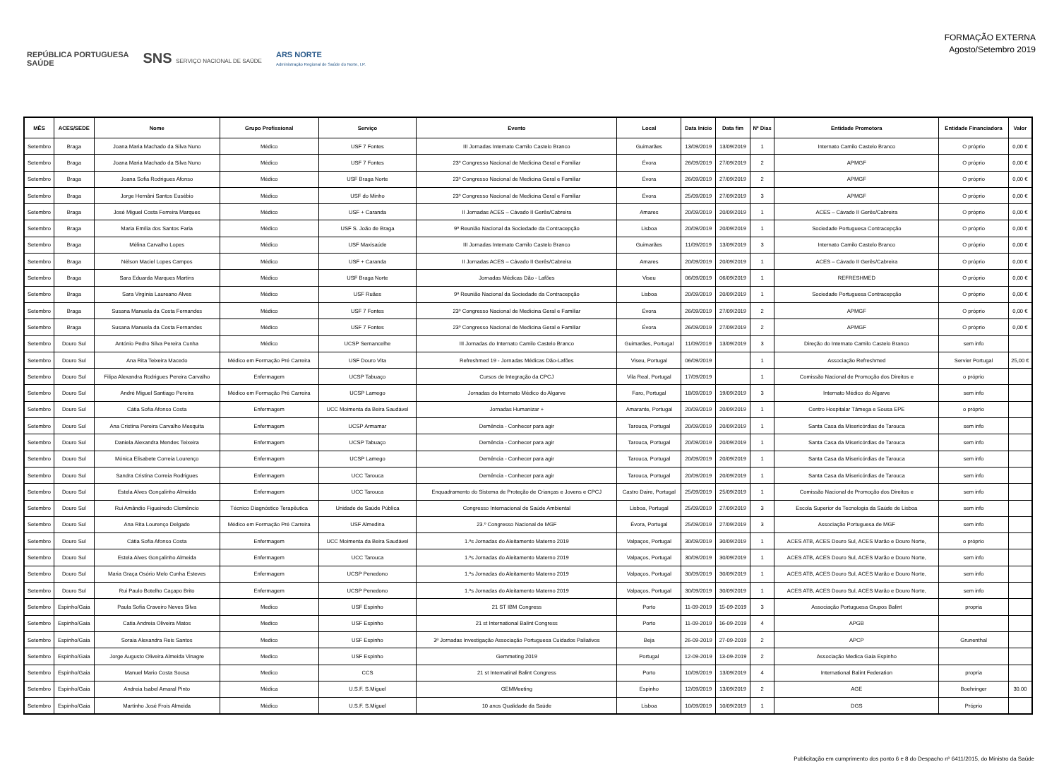REPÚBLICA PORTUGUESA
SAÚDE SNS SERVIÇO NACIONAL DE SAÚDE ARS NORTE
Administração Regional de Saúde do Norte, I.P.
FORMAÇÃO EXTERNA
Agosto/Setembro 2019
| MÊS | ACES/SEDE | Nome | Grupo Profissional | Serviço | Evento | Local | Data Início | Data fim | Nº Dias | Entidade Promotora | Entidade Financiadora | Valor |
| --- | --- | --- | --- | --- | --- | --- | --- | --- | --- | --- | --- | --- |
| Setembro | Braga | Joana Maria Machado da Silva Nuno | Médico | USF 7 Fontes | III Jornadas Internato Camilo Castelo Branco | Guimarães | 13/09/2019 | 13/09/2019 | 1 | Internato Camilo Castelo Branco | O próprio | 0,00 € |
| Setembro | Braga | Joana Maria Machado da Silva Nuno | Médico | USF 7 Fontes | 23º Congresso Nacional de Medicina Geral e Familiar | Évora | 26/09/2019 | 27/09/2019 | 2 | APMGF | O próprio | 0,00 € |
| Setembro | Braga | Joana Sofia Rodrigues Afonso | Médico | USF Braga Norte | 23º Congresso Nacional de Medicina Geral e Familiar | Évora | 26/09/2019 | 27/09/2019 | 2 | APMGF | O próprio | 0,00 € |
| Setembro | Braga | Jorge Hernâni Santos Eusébio | Médico | USF do Minho | 23º Congresso Nacional de Medicina Geral e Familiar | Évora | 25/09/2019 | 27/09/2019 | 3 | APMGF | O próprio | 0,00 € |
| Setembro | Braga | José Miguel Costa Ferreira Marques | Médico | USF + Caranda | II Jornadas ACES – Cávado II Gerês/Cabreira | Amares | 20/09/2019 | 20/09/2019 | 1 | ACES – Cávado II Gerês/Cabreira | O próprio | 0,00 € |
| Setembro | Braga | Maria Emília dos Santos Faria | Médico | USF S. João de Braga | 9ª Reunião Nacional da Sociedade da Contracepção | Lisboa | 20/09/2019 | 20/09/2019 | 1 | Sociedade Portuguesa Contracepção | O próprio | 0,00 € |
| Setembro | Braga | Mélina Carvalho Lopes | Médico | USF Maxisaúde | III Jornadas Internato Camilo Castelo Branco | Guimarães | 11/09/2019 | 13/09/2019 | 3 | Internato Camilo Castelo Branco | O próprio | 0,00 € |
| Setembro | Braga | Nélson Maciel Lopes Campos | Médico | USF + Caranda | II Jornadas ACES – Cávado II Gerês/Cabreira | Amares | 20/09/2019 | 20/09/2019 | 1 | ACES – Cávado II Gerês/Cabreira | O próprio | 0,00 € |
| Setembro | Braga | Sara Eduarda Marques Martins | Médico | USF Braga Norte | Jornadas Médicas Dão - Lafões | Viseu | 06/09/2019 | 06/09/2019 | 1 | REFRESHMED | O próprio | 0,00 € |
| Setembro | Braga | Sara Virgínia Laureano Alves | Médico | USF Ruães | 9ª Reunião Nacional da Sociedade da Contracepção | Lisboa | 20/09/2019 | 20/09/2019 | 1 | Sociedade Portuguesa Contracepção | O próprio | 0,00 € |
| Setembro | Braga | Susana Manuela da Costa Fernandes | Médico | USF 7 Fontes | 23º Congresso Nacional de Medicina Geral e Familiar | Évora | 26/09/2019 | 27/09/2019 | 2 | APMGF | O próprio | 0,00 € |
| Setembro | Braga | Susana Manuela da Costa Fernandes | Médico | USF 7 Fontes | 23º Congresso Nacional de Medicina Geral e Familiar | Évora | 26/09/2019 | 27/09/2019 | 2 | APMGF | O próprio | 0,00 € |
| Setembro | Douro Sul | António Pedro Silva Pereira Cunha | Médico | UCSP Sernancelhe | III Jornadas do Internato Camilo Castelo Branco | Guimarães, Portugal | 11/09/2019 | 13/09/2019 | 3 | Direção do Internato Camilo Castelo Branco | sem info | |
| Setembro | Douro Sul | Ana Rita Teixeira Macedo | Médico em Formação Pré Carreira | USF Douro Vita | Refreshmed 19 - Jornadas Médicas Dão-Lafões | Viseu, Portugal | 06/09/2019 | | 1 | Associação Refreshmed | Servier Portugal | 25,00 € |
| Setembro | Douro Sul | Filipa Alexandra Rodrigues Pereira Carvalho | Enfermagem | UCSP Tabuaço | Cursos de Integração da CPCJ | Vila Real, Portugal | 17/09/2019 | | 1 | Comissão Nacional de Promoção dos Direitos e | o próprio | |
| Setembro | Douro Sul | André Miguel Santiago Pereira | Médico em Formação Pré Carreira | UCSP Lamego | Jornadas do Internato Médico do Algarve | Faro, Portugal | 18/09/2019 | 19/09/2019 | 3 | Internato Médico do Algarve | sem info | |
| Setembro | Douro Sul | Cátia Sofia Afonso Costa | Enfermagem | UCC Moimenta da Beira Saudável | Jornadas Humanizar + | Amarante, Portugal | 20/09/2019 | 20/09/2019 | 1 | Centro Hospitalar Tâmega e Sousa EPE | o próprio | |
| Setembro | Douro Sul | Ana Cristina Pereira Carvalho Mesquita | Enfermagem | UCSP Armamar | Demência - Conhecer para agir | Tarouca, Portugal | 20/09/2019 | 20/09/2019 | 1 | Santa Casa da Misericórdias de Tarouca | sem info | |
| Setembro | Douro Sul | Daniela Alexandra Mendes Teixeira | Enfermagem | UCSP Tabuaço | Demência - Conhecer para agir | Tarouca, Portugal | 20/09/2019 | 20/09/2019 | 1 | Santa Casa da Misericórdias de Tarouca | sem info | |
| Setembro | Douro Sul | Mónica Elisabete Correia Lourenço | Enfermagem | UCSP Lamego | Demência - Conhecer para agir | Tarouca, Portugal | 20/09/2019 | 20/09/2019 | 1 | Santa Casa da Misericórdias de Tarouca | sem info | |
| Setembro | Douro Sul | Sandra Cristina Correia Rodrigues | Enfermagem | UCC Tarouca | Demência - Conhecer para agir | Tarouca, Portugal | 20/09/2019 | 20/09/2019 | 1 | Santa Casa da Misericórdias de Tarouca | sem info | |
| Setembro | Douro Sul | Estela Alves Gonçalinho Almeida | Enfermagem | UCC Tarouca | Enquadramento do Sistema de Proteção de Crianças e Jovens e CPCJ | Castro Daire, Portugal | 25/09/2019 | 25/09/2019 | 1 | Comissão Nacional de Promoção dos Direitos e | sem info | |
| Setembro | Douro Sul | Rui Amândio Figueiredo Clemêncio | Técnico Diagnóstico Terapêutica | Unidade de Saúde Pública | Congresso Internacional de Saúde Ambiental | Lisboa, Portugal | 25/09/2019 | 27/09/2019 | 3 | Escola Superior de Tecnologia da Saúde de Lisboa | sem info | |
| Setembro | Douro Sul | Ana Rita Lourenço Delgado | Médico em Formação Pré Carreira | USF Almedina | 23.º Congresso Nacional de MGF | Évora, Portugal | 25/09/2019 | 27/09/2019 | 3 | Associação Portuguesa de MGF | sem info | |
| Setembro | Douro Sul | Cátia Sofia Afonso Costa | Enfermagem | UCC Moimenta da Beira Saudável | 1.ªs Jornadas do Aleitamento Materno 2019 | Valpaços, Portugal | 30/09/2019 | 30/09/2019 | 1 | ACES ATB, ACES Douro Sul, ACES Marão e Douro Norte, | o próprio | |
| Setembro | Douro Sul | Estela Alves Gonçalinho Almeida | Enfermagem | UCC Tarouca | 1.ªs Jornadas do Aleitamento Materno 2019 | Valpaços, Portugal | 30/09/2019 | 30/09/2019 | 1 | ACES ATB, ACES Douro Sul, ACES Marão e Douro Norte, | sem info | |
| Setembro | Douro Sul | Maria Graça Osório Melo Cunha Esteves | Enfermagem | UCSP Penedono | 1.ªs Jornadas do Aleitamento Materno 2019 | Valpaços, Portugal | 30/09/2019 | 30/09/2019 | 1 | ACES ATB, ACES Douro Sul, ACES Marão e Douro Norte, | sem info | |
| Setembro | Douro Sul | Rui Paulo Botelho Caçapo Brito | Enfermagem | UCSP Penedono | 1.ªs Jornadas do Aleitamento Materno 2019 | Valpaços, Portugal | 30/09/2019 | 30/09/2019 | 1 | ACES ATB, ACES Douro Sul, ACES Marão e Douro Norte, | sem info | |
| Setembro | Espinho/Gaia | Paula Sofia Craveiro Neves Silva | Medico | USF Espinho | 21 ST IBM Congress | Porto | 11-09-2019 | 15-09-2019 | 3 | Associação Portuguesa Grupos Balint | propria | |
| Setembro | Espinho/Gaia | Catia Andreia Oliveira Matos | Medico | USF Espinho | 21 st International Balint Congress | Porto | 11-09-2019 | 16-09-2019 | 4 | APGB | | |
| Setembro | Espinho/Gaia | Soraia Alexandra Reis Santos | Medico | USF Espinho | 3ª Jornadas Investigação Associação Portuguesa Cuidados Paliativos | Beja | 26-09-2019 | 27-09-2019 | 2 | APCP | Grunenthal | |
| Setembro | Espinho/Gaia | Jorge Augusto Oliveira Almeida Vinagre | Medico | USF Espinho | Gemmeting 2019 | Portugal | 12-09-2019 | 13-09-2019 | 2 | Associação Medica Gaia Espinho | | |
| Setembro | Espinho/Gaia | Manuel Mario Costa Sousa | Medico | CCS | 21 st Internatinal Balint Congress | Porto | 10/09/2019 | 13/09/2019 | 4 | International Balint Federation | propria | |
| Setembro | Espinho/Gaia | Andreia Isabel Amaral Pinto | Médica | U.S.F. S.Miguel | GEMMeeting | Espinho | 12/09/2019 | 13/09/2019 | 2 | AGE | Boehringer | 30.00 |
| Setembro | Espinho/Gaia | Martinho José Frois Almeida | Médico | U.S.F. S.Miguel | 10 anos Qualidade da Saúde | Lisboa | 10/09/2019 | 10/09/2019 | 1 | DGS | Próprio | |
Publicitação em cumprimento dos ponto 6 e 8 do Despacho nº 6411/2015, do Ministro da Saúde